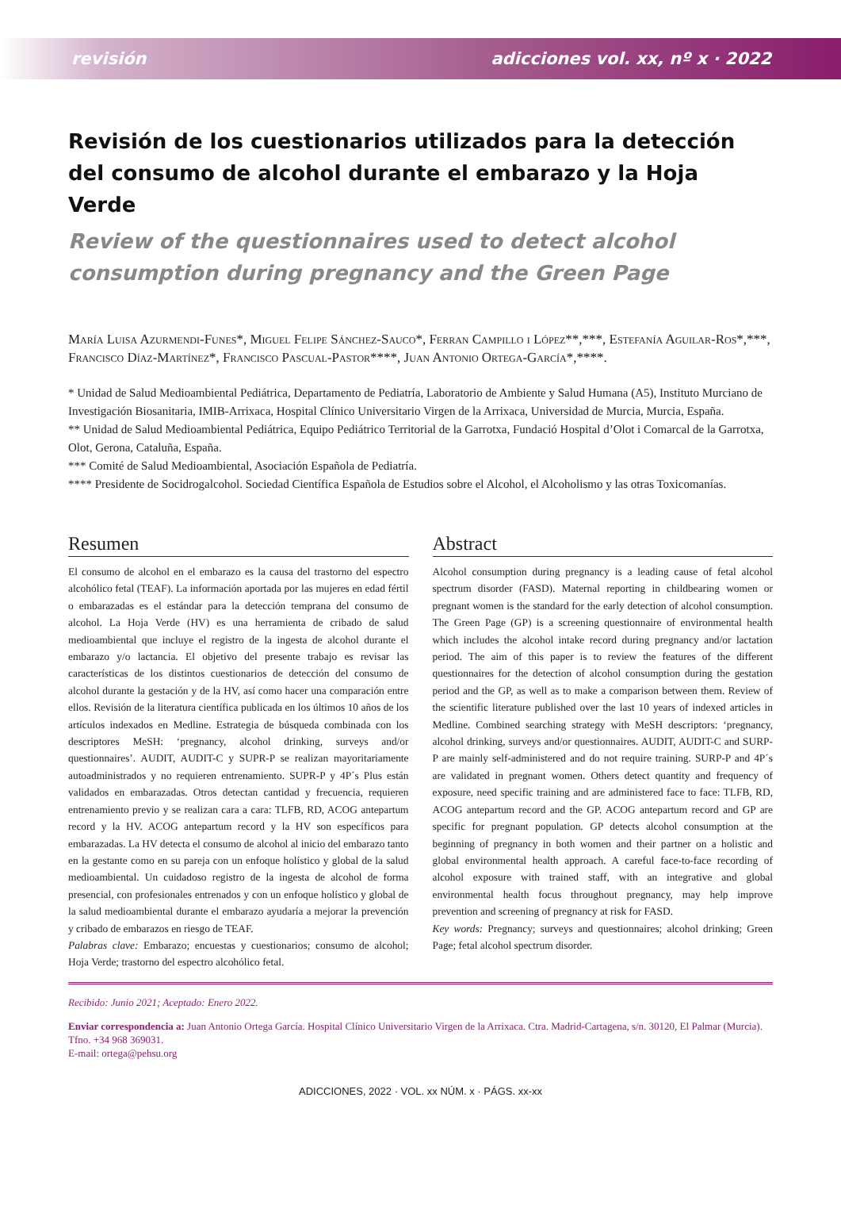revisión adicciones vol. xx, nº x · 2022
Revisión de los cuestionarios utilizados para la detección del consumo de alcohol durante el embarazo y la Hoja Verde
Review of the questionnaires used to detect alcohol consumption during pregnancy and the Green Page
María Luisa Azurmendi-Funes*, Miguel Felipe Sánchez-Sauco*, Ferran Campillo i López**,***, Estefanía Aguilar-Ros*,***, Francisco Díaz-Martínez*, Francisco Pascual-Pastor****, Juan Antonio Ortega-García*,****.
* Unidad de Salud Medioambiental Pediátrica, Departamento de Pediatría, Laboratorio de Ambiente y Salud Humana (A5), Instituto Murciano de Investigación Biosanitaria, IMIB-Arrixaca, Hospital Clínico Universitario Virgen de la Arrixaca, Universidad de Murcia, Murcia, España.
** Unidad de Salud Medioambiental Pediátrica, Equipo Pediátrico Territorial de la Garrotxa, Fundació Hospital d’Olot i Comarcal de la Garrotxa, Olot, Gerona, Cataluña, España.
*** Comité de Salud Medioambiental, Asociación Española de Pediatría.
**** Presidente de Socidrogalcohol. Sociedad Científica Española de Estudios sobre el Alcohol, el Alcoholismo y las otras Toxicomanías.
Resumen
El consumo de alcohol en el embarazo es la causa del trastorno del espectro alcohólico fetal (TEAF). La información aportada por las mujeres en edad fértil o embarazadas es el estándar para la detección temprana del consumo de alcohol. La Hoja Verde (HV) es una herramienta de cribado de salud medioambiental que incluye el registro de la ingesta de alcohol durante el embarazo y/o lactancia. El objetivo del presente trabajo es revisar las características de los distintos cuestionarios de detección del consumo de alcohol durante la gestación y de la HV, así como hacer una comparación entre ellos. Revisión de la literatura científica publicada en los últimos 10 años de los artículos indexados en Medline. Estrategia de búsqueda combinada con los descriptores MeSH: ‘pregnancy, alcohol drinking, surveys and/or questionnaires’. AUDIT, AUDIT-C y SUPR-P se realizan mayoritariamente autoadministrados y no requieren entrenamiento. SUPR-P y 4P´s Plus están validados en embarazadas. Otros detectan cantidad y frecuencia, requieren entrenamiento previo y se realizan cara a cara: TLFB, RD, ACOG antepartum record y la HV. ACOG antepartum record y la HV son específicos para embarazadas. La HV detecta el consumo de alcohol al inicio del embarazo tanto en la gestante como en su pareja con un enfoque holístico y global de la salud medioambiental. Un cuidadoso registro de la ingesta de alcohol de forma presencial, con profesionales entrenados y con un enfoque holístico y global de la salud medioambiental durante el embarazo ayudaría a mejorar la prevención y cribado de embarazos en riesgo de TEAF.
Palabras clave: Embarazo; encuestas y cuestionarios; consumo de alcohol; Hoja Verde; trastorno del espectro alcohólico fetal.
Abstract
Alcohol consumption during pregnancy is a leading cause of fetal alcohol spectrum disorder (FASD). Maternal reporting in childbearing women or pregnant women is the standard for the early detection of alcohol consumption. The Green Page (GP) is a screening questionnaire of environmental health which includes the alcohol intake record during pregnancy and/or lactation period. The aim of this paper is to review the features of the different questionnaires for the detection of alcohol consumption during the gestation period and the GP, as well as to make a comparison between them. Review of the scientific literature published over the last 10 years of indexed articles in Medline. Combined searching strategy with MeSH descriptors: ‘pregnancy, alcohol drinking, surveys and/or questionnaires. AUDIT, AUDIT-C and SURP-P are mainly self-administered and do not require training. SURP-P and 4P´s are validated in pregnant women. Others detect quantity and frequency of exposure, need specific training and are administered face to face: TLFB, RD, ACOG antepartum record and the GP. ACOG antepartum record and GP are specific for pregnant population. GP detects alcohol consumption at the beginning of pregnancy in both women and their partner on a holistic and global environmental health approach. A careful face-to-face recording of alcohol exposure with trained staff, with an integrative and global environmental health focus throughout pregnancy, may help improve prevention and screening of pregnancy at risk for FASD.
Key words: Pregnancy; surveys and questionnaires; alcohol drinking; Green Page; fetal alcohol spectrum disorder.
Recibido: Junio 2021; Aceptado: Enero 2022.
Enviar correspondencia a: Juan Antonio Ortega García. Hospital Clínico Universitario Virgen de la Arrixaca. Ctra. Madrid-Cartagena, s/n. 30120, El Palmar (Murcia). Tfno. +34 968 369031.
E-mail: ortega@pehsu.org
ADICCIONES, 2022 · VOL. xx NÚM. x · PÁGS. xx-xx